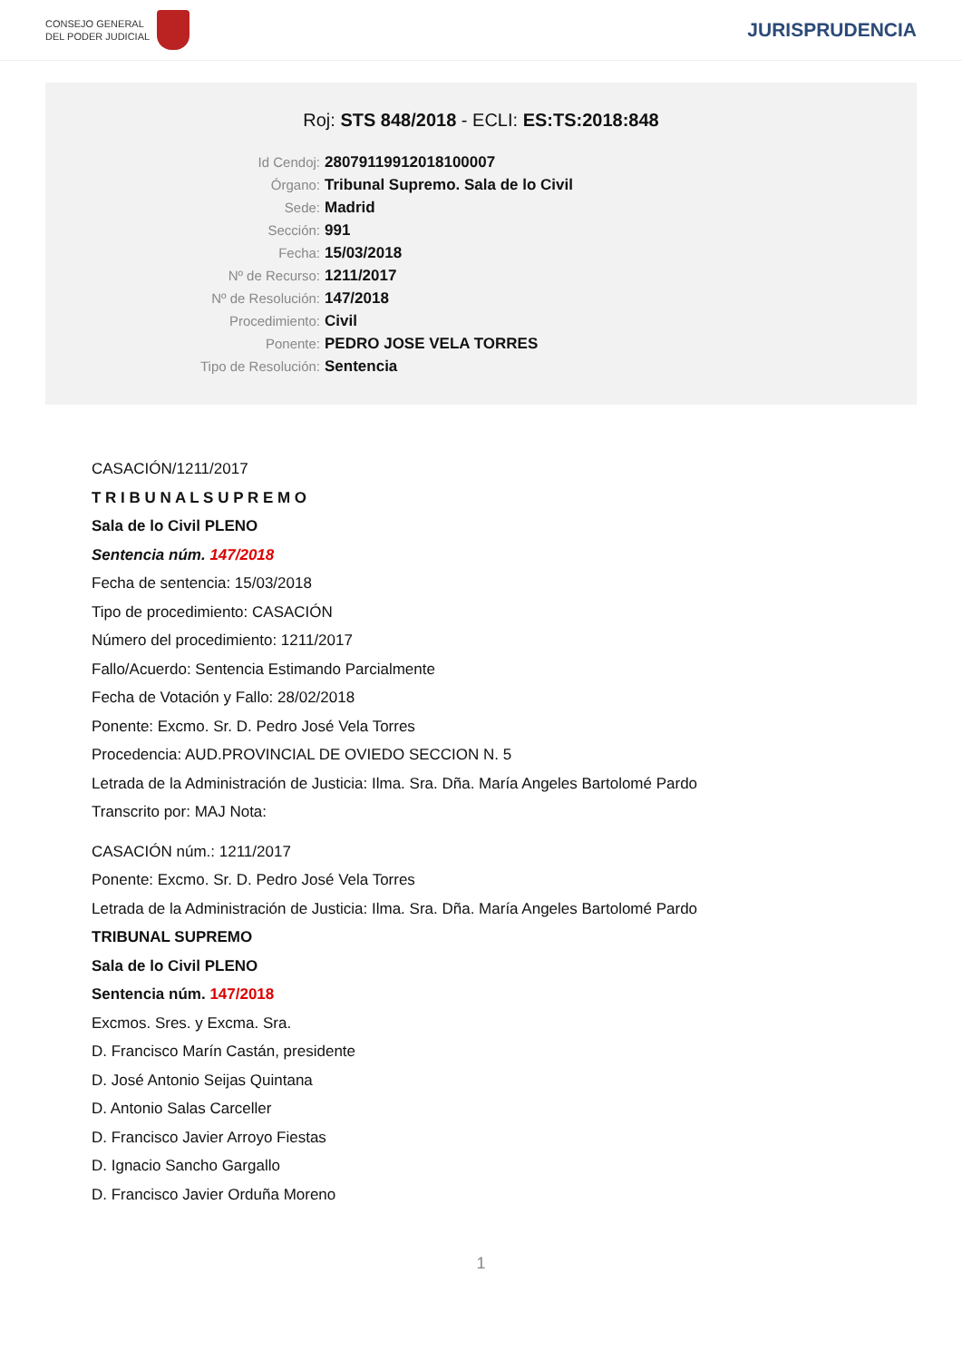CONSEJO GENERAL
DEL PODER JUDICIAL
JURISPRUDENCIA
Roj: STS 848/2018 - ECLI: ES:TS:2018:848
Id Cendoj: 28079119912018100007
Órgano: Tribunal Supremo. Sala de lo Civil
Sede: Madrid
Sección: 991
Fecha: 15/03/2018
Nº de Recurso: 1211/2017
Nº de Resolución: 147/2018
Procedimiento: Civil
Ponente: PEDRO JOSE VELA TORRES
Tipo de Resolución: Sentencia
CASACIÓN/1211/2017
T R I B U N A L S U P R E M O
Sala de lo Civil PLENO
Sentencia núm. 147/2018
Fecha de sentencia: 15/03/2018
Tipo de procedimiento: CASACIÓN
Número del procedimiento: 1211/2017
Fallo/Acuerdo: Sentencia Estimando Parcialmente
Fecha de Votación y Fallo: 28/02/2018
Ponente: Excmo. Sr. D. Pedro José Vela Torres
Procedencia: AUD.PROVINCIAL DE OVIEDO SECCION N. 5
Letrada de la Administración de Justicia: Ilma. Sra. Dña. María Angeles Bartolomé Pardo
Transcrito por: MAJ Nota:
CASACIÓN núm.: 1211/2017
Ponente: Excmo. Sr. D. Pedro José Vela Torres
Letrada de la Administración de Justicia: Ilma. Sra. Dña. María Angeles Bartolomé Pardo
TRIBUNAL SUPREMO
Sala de lo Civil PLENO
Sentencia núm. 147/2018
Excmos. Sres. y Excma. Sra.
D. Francisco Marín Castán, presidente
D. José Antonio Seijas Quintana
D. Antonio Salas Carceller
D. Francisco Javier Arroyo Fiestas
D. Ignacio Sancho Gargallo
D. Francisco Javier Orduña Moreno
1